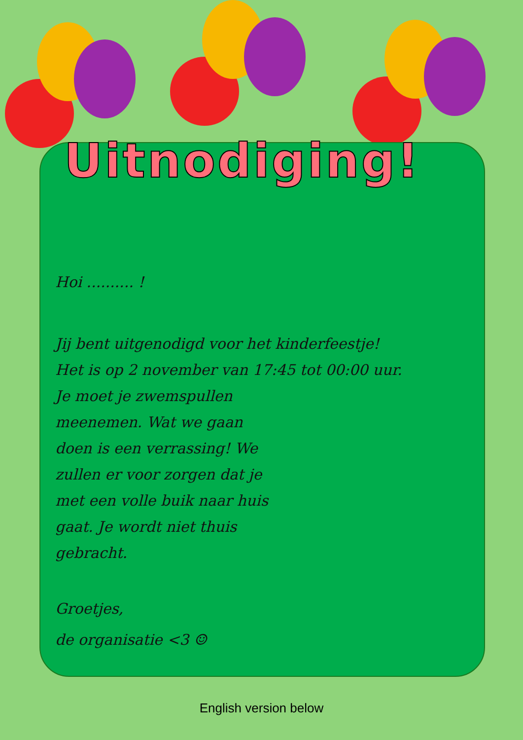Uitnodiging!
Hoi .......... !
Jij bent uitgenodigd voor het kinderfeestje!
Het is op 2 november van 17:45 tot 00:00 uur.
Je moet je zwemspullen
meenemen. Wat we gaan
doen is een verrassing! We
zullen er voor zorgen dat je
met een volle buik naar huis
gaat. Je wordt niet thuis
gebracht.
Groetjes,
de organisatie <3 ☺
English version below